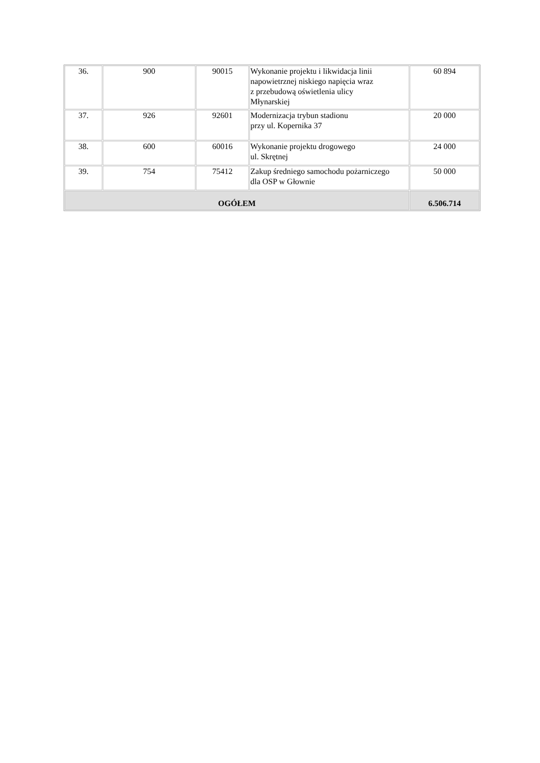| 36. | 900 | 90015 | Wykonanie projektu i likwidacja linii napowietrznej niskiego napięcia wraz z przebudową oświetlenia ulicy Młynarskiej | 60 894 |
| 37. | 926 | 92601 | Modernizacja trybun stadionu przy ul. Kopernika 37 | 20 000 |
| 38. | 600 | 60016 | Wykonanie projektu drogowego ul. Skrętnej | 24 000 |
| 39. | 754 | 75412 | Zakup średniego samochodu pożarniczego dla OSP w Głownie | 50 000 |
| OGÓŁEM | | | | 6.506.714 |